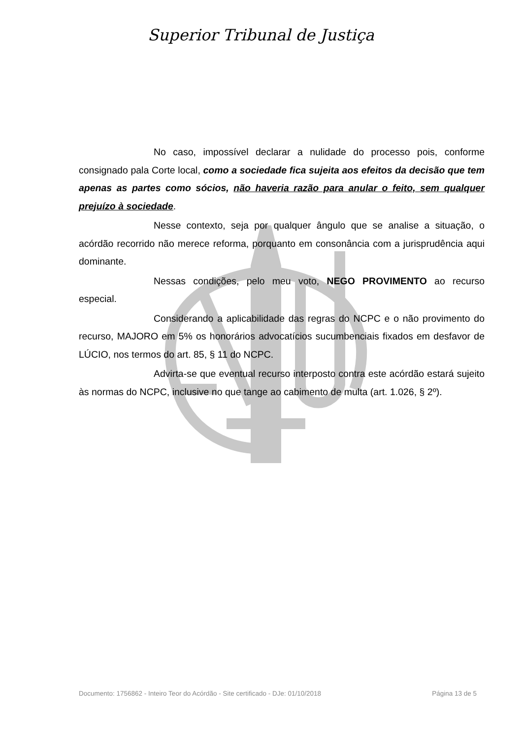Superior Tribunal de Justiça
No caso, impossível declarar a nulidade do processo pois, conforme consignado pala Corte local, como a sociedade fica sujeita aos efeitos da decisão que tem apenas as partes como sócios, não haveria razão para anular o feito, sem qualquer prejuízo à sociedade.
Nesse contexto, seja por qualquer ângulo que se analise a situação, o acórdão recorrido não merece reforma, porquanto em consonância com a jurisprudência aqui dominante.
Nessas condições, pelo meu voto, NEGO PROVIMENTO ao recurso especial.
Considerando a aplicabilidade das regras do NCPC e o não provimento do recurso, MAJORO em 5% os honorários advocatícios sucumbenciais fixados em desfavor de LÚCIO, nos termos do art. 85, § 11 do NCPC.
Advirta-se que eventual recurso interposto contra este acórdão estará sujeito às normas do NCPC, inclusive no que tange ao cabimento de multa (art. 1.026, § 2º).
Documento: 1756862 - Inteiro Teor do Acórdão - Site certificado - DJe: 01/10/2018 Página 13 de 5